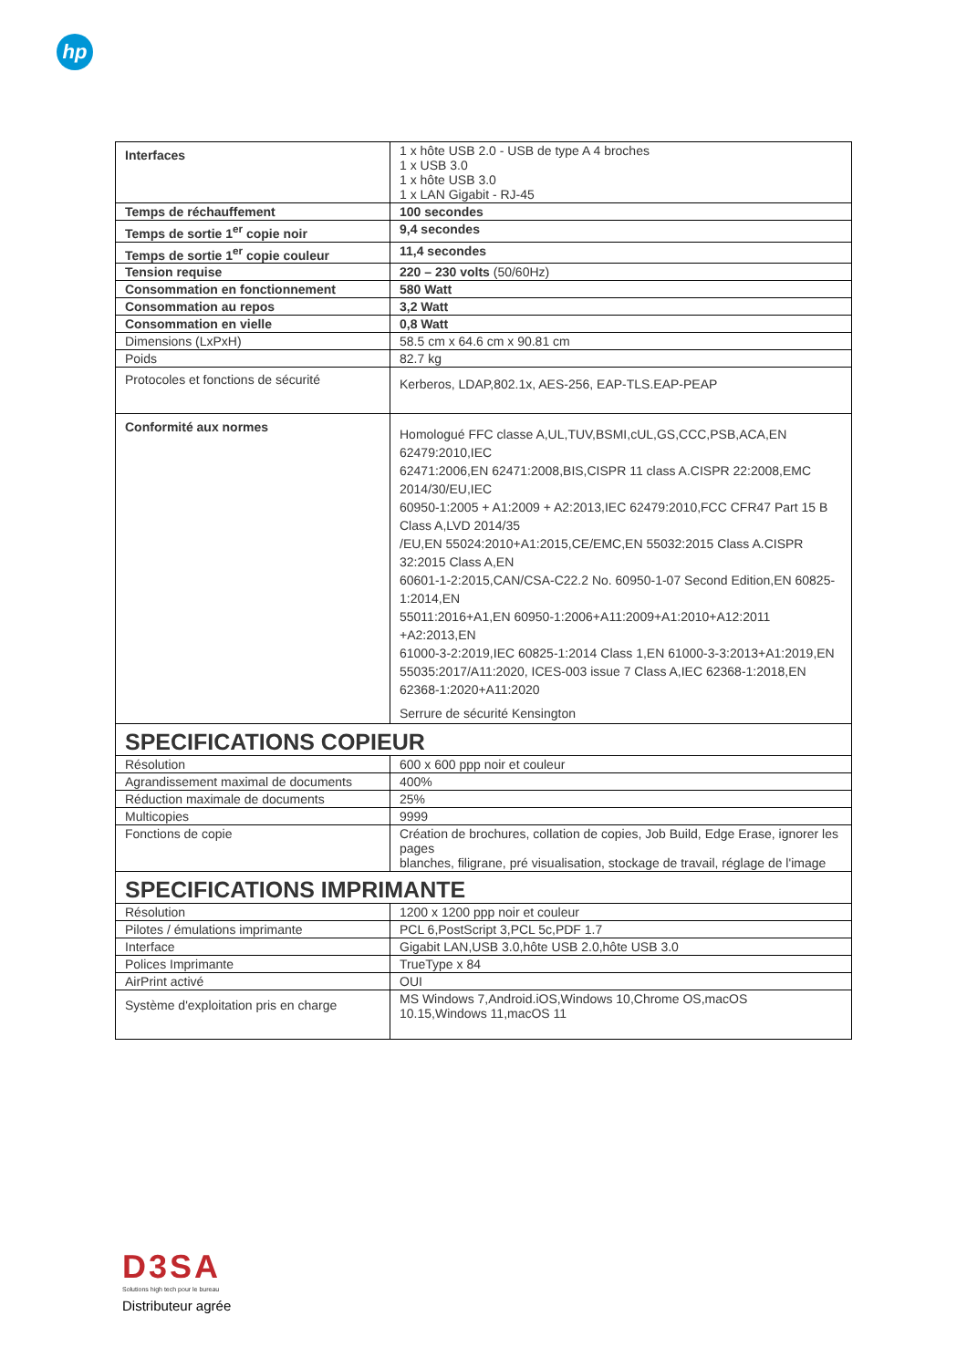hp
| Interfaces | 1 x hôte USB 2.0 - USB de type A 4 broches 1 x USB 3.0 1 x hôte USB 3.0 1 x LAN Gigabit - RJ-45 |
| Temps de réchauffement | 100 secondes |
| Temps de sortie 1<sup>er</sup> copie noir | 9,4 secondes |
| Temps de sortie 1<sup>er</sup> copie couleur | 11,4 secondes |
| Tension requise | 220 – 230 volts (50/60Hz) |
| Consommation en fonctionnement | 580 Watt |
| Consommation au repos | 3,2 Watt |
| Consommation en vielle | 0,8 Watt |
| Dimensions (LxPxH) | 58.5 cm x 64.6 cm x 90.81 cm |
| Poids | 82.7 kg |
| Protocoles et fonctions de sécurité | Kerberos, LDAP,802.1x, AES-256, EAP-TLS.EAP-PEAP |
| Conformité aux normes | Homologué FFC classe A,UL,TUV,BSMI,cUL,GS,CCC,PSB,ACA,EN 62479:2010,IEC 62471:2006,EN 62471:2008,BIS,CISPR 11 class A.CISPR 22:2008,EMC 2014/30/EU,IEC 60950-1:2005 + A1:2009 + A2:2013,IEC 62479:2010,FCC CFR47 Part 15 B Class A,LVD 2014/35 /EU,EN 55024:2010+A1:2015,CE/EMC,EN 55032:2015 Class A.CISPR 32:2015 Class A,EN 60601-1-2:2015,CAN/CSA-C22.2 No. 60950-1-07 Second Edition,EN 60825-1:2014,EN 55011:2016+A1,EN 60950-1:2006+A11:2009+A1:2010+A12:2011 +A2:2013,EN 61000-3-2:2019,IEC 60825-1:2014 Class 1,EN 61000-3-3:2013+A1:2019,EN 55035:2017/A11:2020, ICES-003 issue 7 Class A,IEC 62368-1:2018,EN 62368-1:2020+A11:2020 Serrure de sécurité Kensington |
| SPECIFICATIONS COPIEUR | |
| Résolution | 600 x 600 ppp noir et couleur |
| Agrandissement maximal de documents | 400% |
| Réduction maximale de documents | 25% |
| Multicopies | 9999 |
| Fonctions de copie | Création de brochures, collation de copies, Job Build, Edge Erase, ignorer les pages blanches, filigrane, pré visualisation, stockage de travail, réglage de l'image |
| SPECIFICATIONS IMPRIMANTE | |
| Résolution | 1200 x 1200 ppp noir et couleur |
| Pilotes / émulations imprimante | PCL 6,PostScript 3,PCL 5c,PDF 1.7 |
| Interface | Gigabit LAN,USB 3.0,hôte USB 2.0,hôte USB 3.0 |
| Polices Imprimante | TrueType x 84 |
| AirPrint activé | OUI |
| Système d'exploitation pris en charge | MS Windows 7,Android.iOS,Windows 10,Chrome OS,macOS 10.15,Windows 11,macOS 11 |
D3SA
Solutions high tech pour le bureau
Distributeur agrée